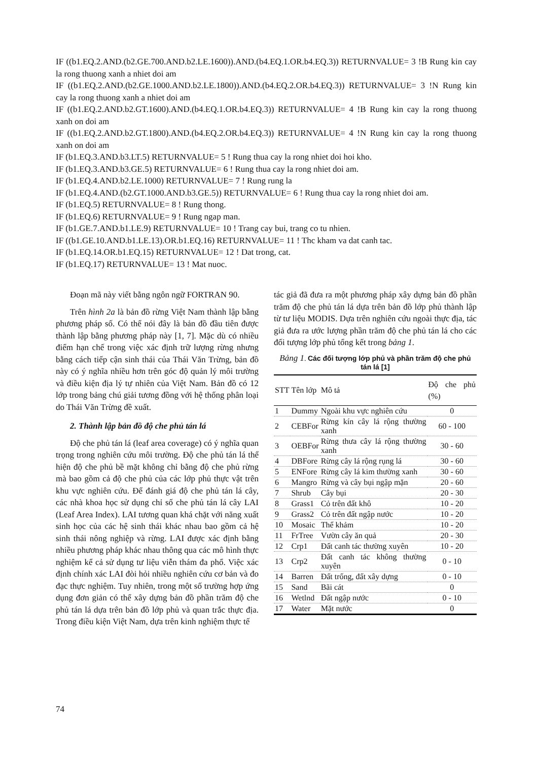IF ((b1.EQ.2.AND.(b2.GE.700.AND.b2.LE.1600)).AND.(b4.EQ.1.OR.b4.EQ.3)) RETURNVALUE= 3 !B Rung kin cay la rong thuong xanh a nhiet doi am
IF ((b1.EQ.2.AND.(b2.GE.1000.AND.b2.LE.1800)).AND.(b4.EQ.2.OR.b4.EQ.3)) RETURNVALUE= 3 !N Rung kin cay la rong thuong xanh a nhiet doi am
IF ((b1.EQ.2.AND.b2.GT.1600).AND.(b4.EQ.1.OR.b4.EQ.3)) RETURNVALUE= 4 !B Rung kin cay la rong thuong xanh on doi am
IF ((b1.EQ.2.AND.b2.GT.1800).AND.(b4.EQ.2.OR.b4.EQ.3)) RETURNVALUE= 4 !N Rung kin cay la rong thuong xanh on doi am
IF (b1.EQ.3.AND.b3.LT.5) RETURNVALUE= 5 ! Rung thua cay la rong nhiet doi hoi kho.
IF (b1.EQ.3.AND.b3.GE.5) RETURNVALUE= 6 ! Rung thua cay la rong nhiet doi am.
IF (b1.EQ.4.AND.b2.LE.1000) RETURNVALUE= 7 ! Rung rung la
IF (b1.EQ.4.AND.(b2.GT.1000.AND.b3.GE.5)) RETURNVALUE= 6 ! Rung thua cay la rong nhiet doi am.
IF (b1.EQ.5) RETURNVALUE= 8 ! Rung thong.
IF (b1.EQ.6) RETURNVALUE= 9 ! Rung ngap man.
IF (b1.GE.7.AND.b1.LE.9) RETURNVALUE= 10 ! Trang cay bui, trang co tu nhien.
IF ((b1.GE.10.AND.b1.LE.13).OR.b1.EQ.16) RETURNVALUE= 11 ! Thc kham va dat canh tac.
IF (b1.EQ.14.OR.b1.EQ.15) RETURNVALUE= 12 ! Dat trong, cat.
IF (b1.EQ.17) RETURNVALUE= 13 ! Mat nuoc.
Đoạn mã này viết bằng ngôn ngữ FORTRAN 90.
Trên hình 2a là bản đồ rừng Việt Nam thành lập bằng phương pháp số. Có thể nói đây là bản đồ đầu tiên được thành lập bằng phương pháp này [1, 7]. Mặc dù có nhiều điểm hạn chế trong việc xác định trữ lượng rừng nhưng bằng cách tiếp cận sinh thái của Thái Văn Trừng, bản đồ này có ý nghĩa nhiều hơn trên góc độ quản lý môi trường và điều kiện địa lý tự nhiên của Việt Nam. Bản đồ có 12 lớp trong bảng chú giải tương đồng với hệ thống phân loại do Thái Văn Trừng đề xuất.
2. Thành lập bản đồ độ che phủ tán lá
Độ che phủ tán lá (leaf area coverage) có ý nghĩa quan trọng trong nghiên cứu môi trường. Độ che phủ tán lá thể hiện độ che phủ bề mặt không chỉ bằng độ che phủ rừng mà bao gồm cả độ che phủ của các lớp phủ thực vật trên khu vực nghiên cứu. Để đánh giá độ che phủ tán lá cây, các nhà khoa học sử dụng chỉ số che phủ tán lá cây LAI (Leaf Area Index). LAI tương quan khá chặt với năng xuất sinh học của các hệ sinh thái khác nhau bao gồm cả hệ sinh thái nông nghiệp và rừng. LAI được xác định bằng nhiều phương pháp khác nhau thông qua các mô hình thực nghiệm kể cả sử dụng tư liệu viễn thám đa phổ. Việc xác định chính xác LAI đòi hỏi nhiều nghiên cứu cơ bản và đo đạc thực nghiệm. Tuy nhiên, trong một số trường hợp ứng dụng đơn giản có thể xây dựng bản đồ phần trăm độ che phủ tán lá dựa trên bản đồ lớp phủ và quan trắc thực địa. Trong điều kiện Việt Nam, dựa trên kinh nghiệm thực tế
tác giả đã đưa ra một phương pháp xây dựng bản đồ phần trăm độ che phủ tán lá dựa trên bản đồ lớp phủ thành lập từ tư liệu MODIS. Dựa trên nghiên cứu ngoài thực địa, tác giả đưa ra ước lượng phần trăm độ che phủ tán lá cho các đối tượng lớp phủ tổng kết trong bảng 1.
Bảng 1. Các đối tượng lớp phủ và phần trăm độ che phủ tán lá [1]
| STT | Tên lớp | Mô tả | Độ che phủ (%) |
| --- | --- | --- | --- |
| 1 | Dummy | Ngoài khu vực nghiên cứu | 0 |
| 2 | CEBFor | Rừng kín cây lá rộng thường xanh | 60 - 100 |
| 3 | OEBFor | Rừng thưa cây lá rộng thường xanh | 30 - 60 |
| 4 | DBFore | Rừng cây lá rộng rụng lá | 30 - 60 |
| 5 | ENFore | Rừng cây lá kim thường xanh | 30 - 60 |
| 6 | Mangro | Rừng và cây bụi ngập mặn | 20 - 60 |
| 7 | Shrub | Cây bụi | 20 - 30 |
| 8 | Grass1 | Cỏ trên đất khô | 10 - 20 |
| 9 | Grass2 | Cỏ trên đất ngập nước | 10 - 20 |
| 10 | Mosaic | Thể khảm | 10 - 20 |
| 11 | FrTree | Vườn cây ăn quả | 20 - 30 |
| 12 | Crp1 | Đất canh tác thường xuyên | 10 - 20 |
| 13 | Crp2 | Đất canh tác không thường xuyên | 0 - 10 |
| 14 | Barren | Đất trống, đất xây dựng | 0 - 10 |
| 15 | Sand | Bãi cát | 0 |
| 16 | Wetlnd | Đất ngập nước | 0 - 10 |
| 17 | Water | Mặt nước | 0 |
74